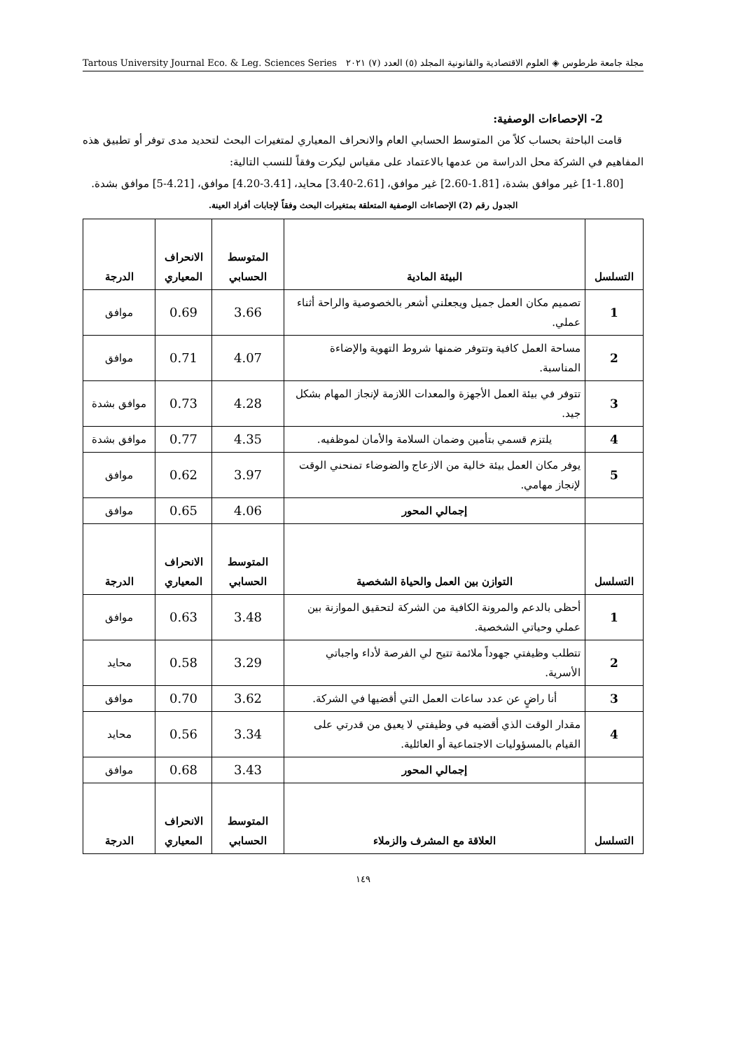مجلة جامعة طرطوس ◈ العلوم الاقتصادية والقانونية المجلد (٥) العدد (٧) ٢٠٢١ Tartous University Journal Eco. & Leg. Sciences Series
2- الإحصاءات الوصفية:
قامت الباحثة بحساب كلاً من المتوسط الحسابي العام والانحراف المعياري لمتغيرات البحث لتحديد مدى توفر أو تطبيق هذه المفاهيم في الشركة محل الدراسة من عدمها بالاعتماد على مقياس ليكرت وفقاً للنسب التالية:
[1-1.80] غير موافق بشدة، [1.81-2.60] غير موافق، [2.61-3.40] محايد، [3.41-4.20] موافق، [4.21-5] موافق بشدة.
الجدول رقم (2) الإحصاءات الوصفية المتعلقة بمتغيرات البحث وفقاً لإجابات أفراد العينة.
| التسلسل | البيئة المادية | المتوسط الحسابي | الانحراف المعياري | الدرجة |
| --- | --- | --- | --- | --- |
| 1 | تصميم مكان العمل جميل ويجعلني أشعر بالخصوصية والراحة أثناء عملي. | 3.66 | 0.69 | موافق |
| 2 | مساحة العمل كافية وتتوفر ضمنها شروط التهوية والإضاءة المناسبة. | 4.07 | 0.71 | موافق |
| 3 | تتوفر في بيئة العمل الأجهزة والمعدات اللازمة لإنجاز المهام بشكل جيد. | 4.28 | 0.73 | موافق بشدة |
| 4 | يلتزم قسمي بتأمين وضمان السلامة والأمان لموظفيه. | 4.35 | 0.77 | موافق بشدة |
| 5 | يوفر مكان العمل بيئة خالية من الازعاج والضوضاء تمنحني الوقت لإنجاز مهامي. | 3.97 | 0.62 | موافق |
| | إجمالي المحور | 4.06 | 0.65 | موافق |
| التسلسل | التوازن بين العمل والحياة الشخصية | المتوسط الحسابي | الانحراف المعياري | الدرجة |
| 1 | أحظى بالدعم والمرونة الكافية من الشركة لتحقيق الموازنة بين عملي وحياتي الشخصية. | 3.48 | 0.63 | موافق |
| 2 | تتطلب وظيفتي جهوداً ملائمة تتيح لي الفرصة لأداء واجباتي الأسرية. | 3.29 | 0.58 | محايد |
| 3 | أنا راضٍ عن عدد ساعات العمل التي أقضيها في الشركة. | 3.62 | 0.70 | موافق |
| 4 | مقدار الوقت الذي أقضيه في وظيفتي لا يعيق من قدرتي على القيام بالمسؤوليات الاجتماعية أو العائلية. | 3.34 | 0.56 | محايد |
| | إجمالي المحور | 3.43 | 0.68 | موافق |
| التسلسل | العلاقة مع المشرف والزملاء | المتوسط الحسابي | الانحراف المعياري | الدرجة |
١٤٩